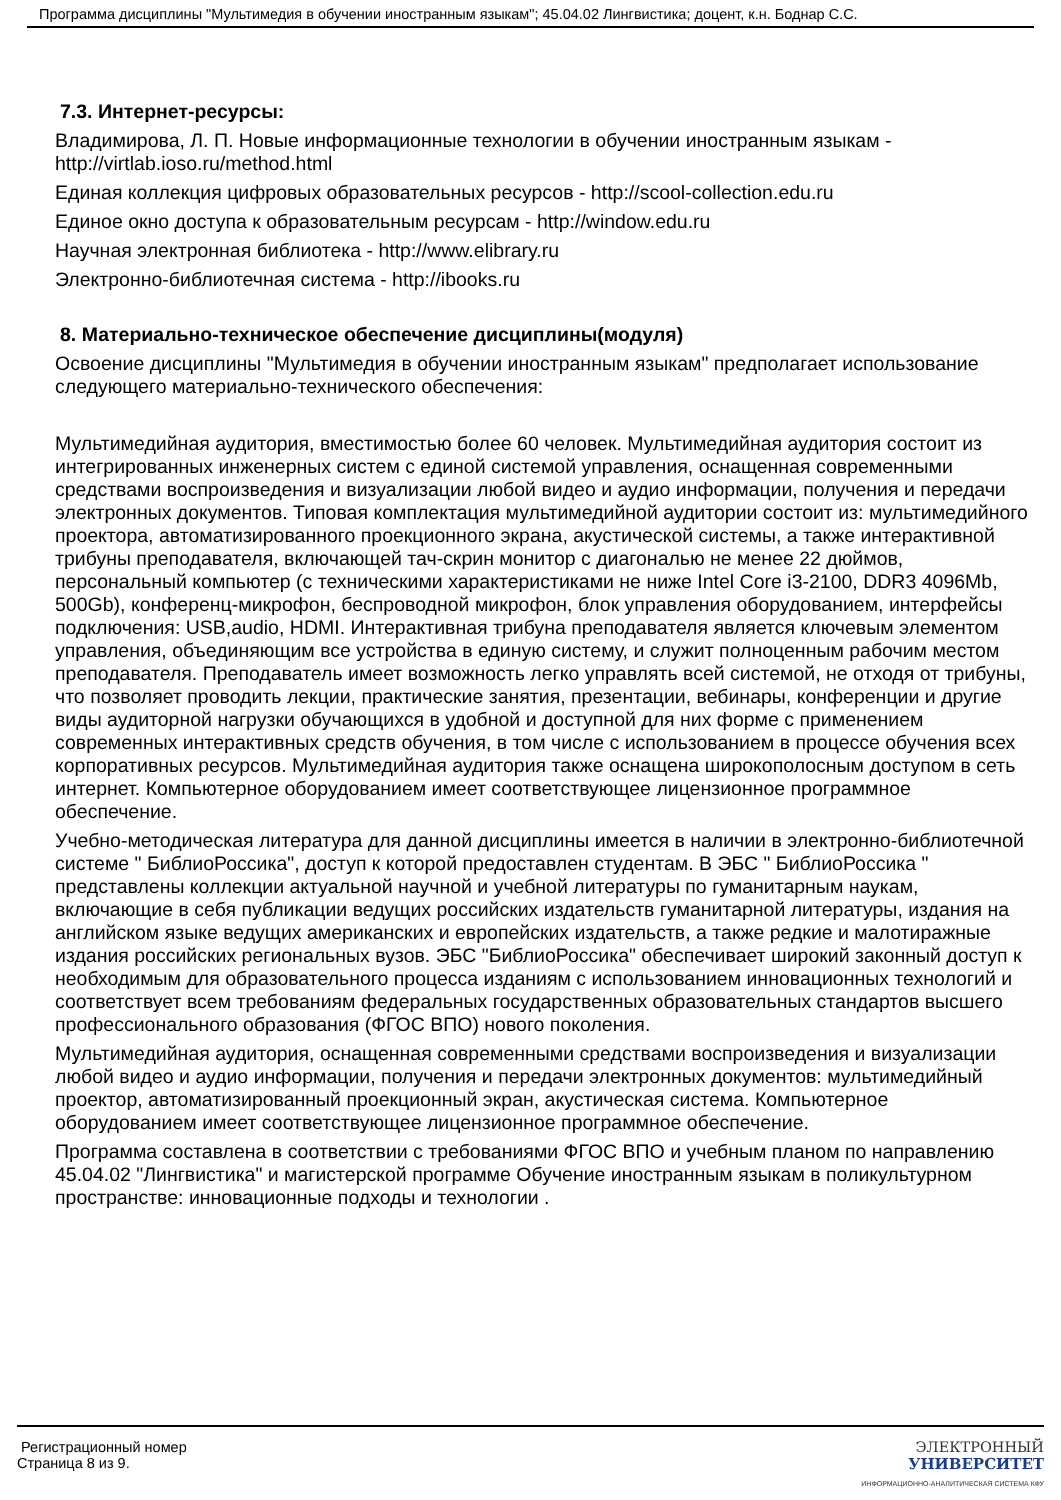Программа дисциплины "Мультимедия в обучении иностранным языкам"; 45.04.02 Лингвистика; доцент, к.н. Боднар С.С.
7.3. Интернет-ресурсы:
Владимирова, Л. П. Новые информационные технологии в обучении иностранным языкам - http://virtlab.ioso.ru/method.html
Единая коллекция цифровых образовательных ресурсов - http://scool-collection.edu.ru
Единое окно доступа к образовательным ресурсам - http://window.edu.ru
Научная электронная библиотека - http://www.elibrary.ru
Электронно-библиотечная система - http://ibooks.ru
8. Материально-техническое обеспечение дисциплины(модуля)
Освоение дисциплины "Мультимедия в обучении иностранным языкам" предполагает использование следующего материально-технического обеспечения:
Мультимедийная аудитория, вместимостью более 60 человек. Мультимедийная аудитория состоит из интегрированных инженерных систем с единой системой управления, оснащенная современными средствами воспроизведения и визуализации любой видео и аудио информации, получения и передачи электронных документов. Типовая комплектация мультимедийной аудитории состоит из: мультимедийного проектора, автоматизированного проекционного экрана, акустической системы, а также интерактивной трибуны преподавателя, включающей тач-скрин монитор с диагональю не менее 22 дюймов, персональный компьютер (с техническими характеристиками не ниже Intel Core i3-2100, DDR3 4096Mb, 500Gb), конференц-микрофон, беспроводной микрофон, блок управления оборудованием, интерфейсы подключения: USB,audio, HDMI. Интерактивная трибуна преподавателя является ключевым элементом управления, объединяющим все устройства в единую систему, и служит полноценным рабочим местом преподавателя. Преподаватель имеет возможность легко управлять всей системой, не отходя от трибуны, что позволяет проводить лекции, практические занятия, презентации, вебинары, конференции и другие виды аудиторной нагрузки обучающихся в удобной и доступной для них форме с применением современных интерактивных средств обучения, в том числе с использованием в процессе обучения всех корпоративных ресурсов. Мультимедийная аудитория также оснащена широкополосным доступом в сеть интернет. Компьютерное оборудованием имеет соответствующее лицензионное программное обеспечение.
Учебно-методическая литература для данной дисциплины имеется в наличии в электронно-библиотечной системе " БиблиоРоссика", доступ к которой предоставлен студентам. В ЭБС " БиблиоРоссика " представлены коллекции актуальной научной и учебной литературы по гуманитарным наукам, включающие в себя публикации ведущих российских издательств гуманитарной литературы, издания на английском языке ведущих американских и европейских издательств, а также редкие и малотиражные издания российских региональных вузов. ЭБС "БиблиоРоссика" обеспечивает широкий законный доступ к необходимым для образовательного процесса изданиям с использованием инновационных технологий и соответствует всем требованиям федеральных государственных образовательных стандартов высшего профессионального образования (ФГОС ВПО) нового поколения.
Мультимедийная аудитория, оснащенная современными средствами воспроизведения и визуализации любой видео и аудио информации, получения и передачи электронных документов: мультимедийный проектор, автоматизированный проекционный экран, акустическая система. Компьютерное оборудованием имеет соответствующее лицензионное программное обеспечение.
Программа составлена в соответствии с требованиями ФГОС ВПО и учебным планом по направлению 45.04.02 "Лингвистика" и магистерской программе Обучение иностранным языкам в поликультурном пространстве: инновационные подходы и технологии .
Регистрационный номер
Страница 8 из 9.
ЭЛЕКТРОННЫЙ
УНИВЕРСИТЕТ
ИНФОРМАЦИОННО-АНАЛИТИЧЕСКАЯ СИСТЕМА КФУ